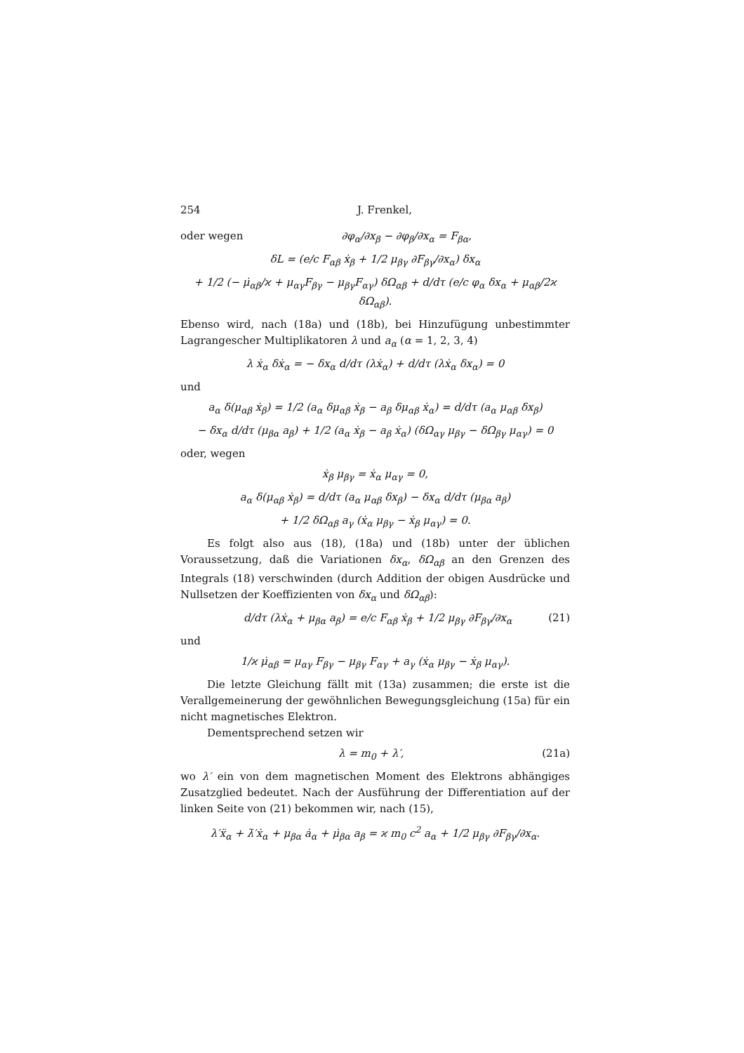254 J. Frenkel,
oder wegen ∂φ<sub>α</sub>/∂x<sub>β</sub> − ∂φ<sub>β</sub>/∂x<sub>α</sub> = F<sub>βα</sub>,
δL = (e/c F<sub>αβ</sub> ẋ<sub>β</sub> + 1/2 μ<sub>βγ</sub> ∂F<sub>βγ</sub>/∂x<sub>α</sub>) δx<sub>α</sub>
+ 1/2 (− μ̇<sub>αβ</sub>/ϰ + μ<sub>αγ</sub>F<sub>βγ</sub> − μ<sub>βγ</sub>F<sub>αγ</sub>) δΩ<sub>αβ</sub> + d/dτ (e/c φ<sub>α</sub> δx<sub>α</sub> + μ<sub>αβ</sub>/2ϰ δΩ<sub>αβ</sub>).
Ebenso wird, nach (18a) und (18b), bei Hinzufügung unbestimmter Lagrangescher Multiplikatoren λ und a<sub>α</sub> (α = 1, 2, 3, 4)
λ ẋ<sub>α</sub> δẋ<sub>α</sub> = − δx<sub>α</sub> d/dτ (λẋ<sub>α</sub>) + d/dτ (λẋ<sub>α</sub> δx<sub>α</sub>) = 0
und
a<sub>α</sub> δ(μ<sub>αβ</sub> ẋ<sub>β</sub>) = 1/2 (a<sub>α</sub> δμ<sub>αβ</sub> ẋ<sub>β</sub> − a<sub>β</sub> δμ<sub>αβ</sub> ẋ<sub>α</sub>) = d/dτ (a<sub>α</sub> μ<sub>αβ</sub> δx<sub>β</sub>)
− δx<sub>α</sub> d/dτ (μ<sub>βα</sub> a<sub>β</sub>) + 1/2 (a<sub>α</sub> ẋ<sub>β</sub> − a<sub>β</sub> ẋ<sub>α</sub>) (δΩ<sub>αγ</sub> μ<sub>βγ</sub> − δΩ<sub>βγ</sub> μ<sub>αγ</sub>) = 0
oder, wegen
ẋ<sub>β</sub> μ<sub>βγ</sub> = ẋ<sub>α</sub> μ<sub>αγ</sub> = 0,
a<sub>α</sub> δ(μ<sub>αβ</sub> ẋ<sub>β</sub>) = d/dτ (a<sub>α</sub> μ<sub>αβ</sub> δx<sub>β</sub>) − δx<sub>α</sub> d/dτ (μ<sub>βα</sub> a<sub>β</sub>)
+ 1/2 δΩ<sub>αβ</sub> a<sub>γ</sub> (ẋ<sub>α</sub> μ<sub>βγ</sub> − ẋ<sub>β</sub> μ<sub>αγ</sub>) = 0.
Es folgt also aus (18), (18a) und (18b) unter der üblichen Voraussetzung, daß die Variationen δx<sub>α</sub>, δΩ<sub>αβ</sub> an den Grenzen des Integrals (18) verschwinden (durch Addition der obigen Ausdrücke und Nullsetzen der Koeffizienten von δx<sub>α</sub> und δΩ<sub>αβ</sub>):
d/dτ (λẋ<sub>α</sub> + μ<sub>βα</sub> a<sub>β</sub>) = e/c F<sub>αβ</sub> ẋ<sub>β</sub> + 1/2 μ<sub>βγ</sub> ∂F<sub>βγ</sub>/∂x<sub>α</sub> (21)
und
1/ϰ μ̇<sub>αβ</sub> = μ<sub>αγ</sub> F<sub>βγ</sub> − μ<sub>βγ</sub> F<sub>αγ</sub> + a<sub>γ</sub> (ẋ<sub>α</sub> μ<sub>βγ</sub> − ẋ<sub>β</sub> μ<sub>αγ</sub>).
Die letzte Gleichung fällt mit (13a) zusammen; die erste ist die Verallgemeinerung der gewöhnlichen Bewegungsgleichung (15a) für ein nicht magnetisches Elektron.
Dementsprechend setzen wir
λ = m<sub>0</sub> + λ′, (21a)
wo λ′ ein von dem magnetischen Moment des Elektrons abhängiges Zusatzglied bedeutet. Nach der Ausführung der Differentiation auf der linken Seite von (21) bekommen wir, nach (15),
λ′ẍ<sub>α</sub> + λ̇′ẋ<sub>α</sub> + μ<sub>βα</sub> ȧ<sub>α</sub> + μ̇<sub>βα</sub> a<sub>β</sub> = ϰ m<sub>0</sub> c<sup>2</sup> a<sub>α</sub> + 1/2 μ<sub>βγ</sub> ∂F<sub>βγ</sub>/∂x<sub>α</sub>.